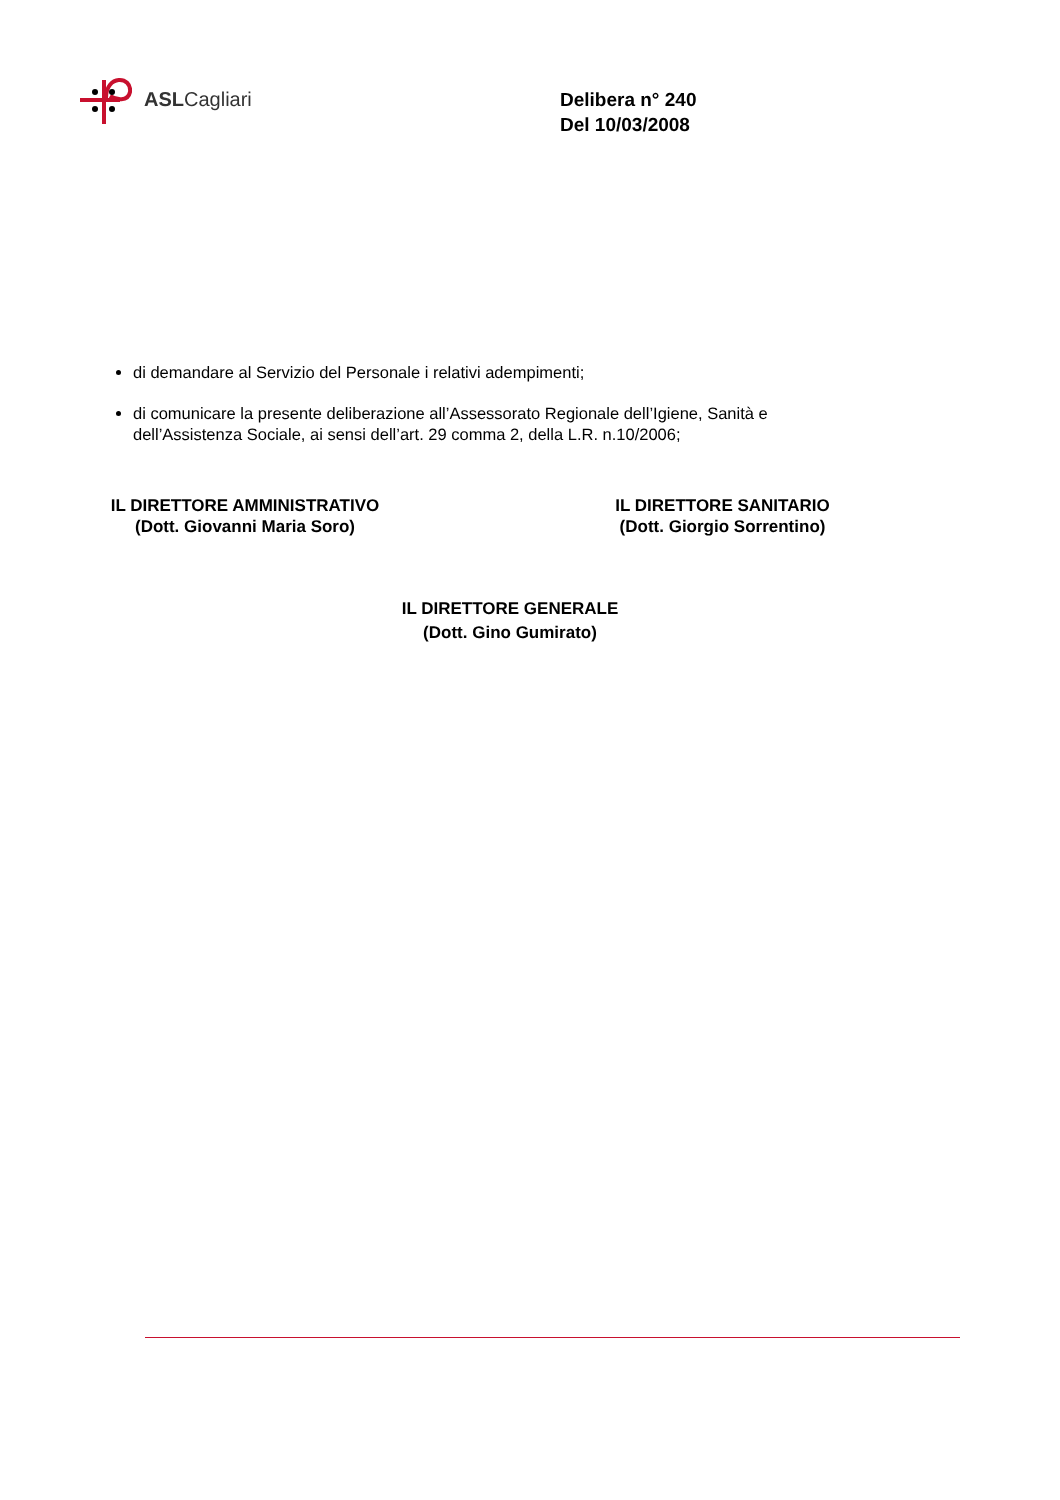ASLCagliari
Delibera n° 240
Del 10/03/2008
di demandare al Servizio del Personale i relativi adempimenti;
di comunicare la presente deliberazione all’Assessorato Regionale dell’Igiene, Sanità e dell’Assistenza Sociale, ai sensi dell’art. 29 comma 2, della L.R. n.10/2006;
IL DIRETTORE AMMINISTRATIVO
(Dott. Giovanni Maria Soro)
IL DIRETTORE SANITARIO
(Dott. Giorgio Sorrentino)
IL DIRETTORE GENERALE
(Dott. Gino Gumirato)